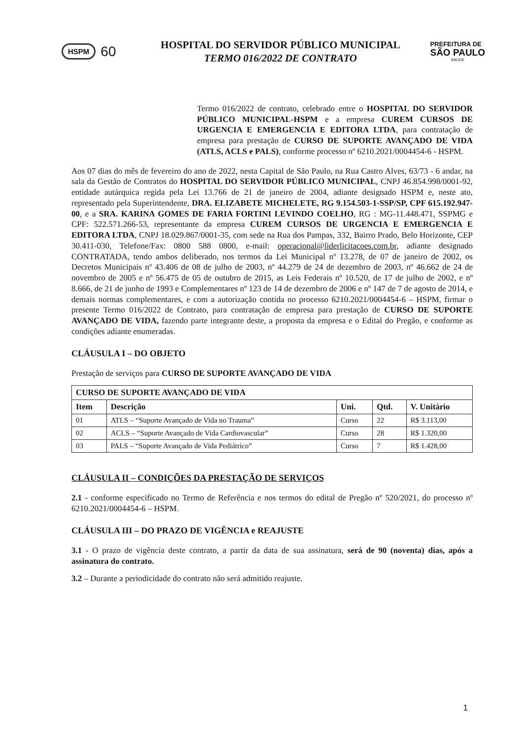HSPM 60
HOSPITAL DO SERVIDOR PÚBLICO MUNICIPAL
TERMO 016/2022 DE CONTRATO
PREFEITURA DE
SÃO PAULO
SAUDE
Termo 016/2022 de contrato, celebrado entre o HOSPITAL DO SERVIDOR PÚBLICO MUNICIPAL-HSPM e a empresa CUREM CURSOS DE URGENCIA E EMERGENCIA E EDITORA LTDA, para contratação de empresa para prestação de CURSO DE SUPORTE AVANÇADO DE VIDA (ATLS, ACLS e PALS), conforme processo nº 6210.2021/0004454-6 - HSPM.
Aos 07 dias do mês de fevereiro do ano de 2022, nesta Capital de São Paulo, na Rua Castro Alves, 63/73 - 6 andar, na sala da Gestão de Contratos do HOSPITAL DO SERVIDOR PÚBLICO MUNICIPAL, CNPJ 46.854.998/0001-92, entidade autárquica regida pela Lei 13.766 de 21 de janeiro de 2004, adiante designado HSPM e, neste ato, representado pela Superintendente, DRA. ELIZABETE MICHELETE, RG 9.154.503-1-SSP/SP, CPF 615.192.947-00, e a SRA. KARINA GOMES DE FARIA FORTINI LEVINDO COELHO, RG : MG-11.448.471, SSPMG e CPF: 522.571.266-53, representante da empresa CUREM CURSOS DE URGENCIA E EMERGENCIA E EDITORA LTDA, CNPJ 18.029.867/0001-35, com sede na Rua dos Pampas, 332, Bairro Prado, Belo Horizonte, CEP 30.411-030, Telefone/Fax: 0800 588 0800, e-mail: operacional@liderlicitacoes.com.br, adiante designado CONTRATADA, tendo ambos deliberado, nos termos da Lei Municipal nº 13.278, de 07 de janeiro de 2002, os Decretos Municipais nº 43.406 de 08 de julho de 2003, nº 44.279 de 24 de dezembro de 2003, nº 46.662 de 24 de novembro de 2005 e nº 56.475 de 05 de outubro de 2015, as Leis Federais nº 10.520, de 17 de julho de 2002, e nº 8.666, de 21 de junho de 1993 e Complementares nº 123 de 14 de dezembro de 2006 e nº 147 de 7 de agosto de 2014, e demais normas complementares, e com a autorização contida no processo 6210.2021/0004454-6 – HSPM, firmar o presente Termo 016/2022 de Contrato, para contratação de empresa para prestação de CURSO DE SUPORTE AVANÇADO DE VIDA, fazendo parte integrante deste, a proposta da empresa e o Edital do Pregão, e conforme as condições adiante enumeradas.
CLÁUSULA I – DO OBJETO
Prestação de serviços para CURSO DE SUPORTE AVANÇADO DE VIDA
| CURSO DE SUPORTE AVANÇADO DE VIDA | | | | |
| --- | --- | --- | --- | --- |
| Item | Descrição | Uni. | Qtd. | V. Unitário |
| 01 | ATLS – “Suporte Avançado de Vida no Trauma” | Curso | 22 | R$ 3.113,00 |
| 02 | ACLS – “Suporte Avançado de Vida Cardiovascular” | Curso | 28 | R$ 1.320,00 |
| 03 | PALS – “Suporte Avançado de Vida Pediátrico” | Curso | 7 | R$ 1.428,00 |
CLÁUSULA II – CONDIÇÕES DA PRESTAÇÃO DE SERVIÇOS
2.1 - conforme especificado no Termo de Referência e nos termos do edital de Pregão nº 520/2021, do processo nº 6210.2021/0004454-6 – HSPM.
CLÁUSULA III – DO PRAZO DE VIGÊNCIA e REAJUSTE
3.1 - O prazo de vigência deste contrato, a partir da data de sua assinatura, será de 90 (noventa) dias, após a assinatura do contrato.
3.2 – Durante a periodicidade do contrato não será admitido reajuste.
1